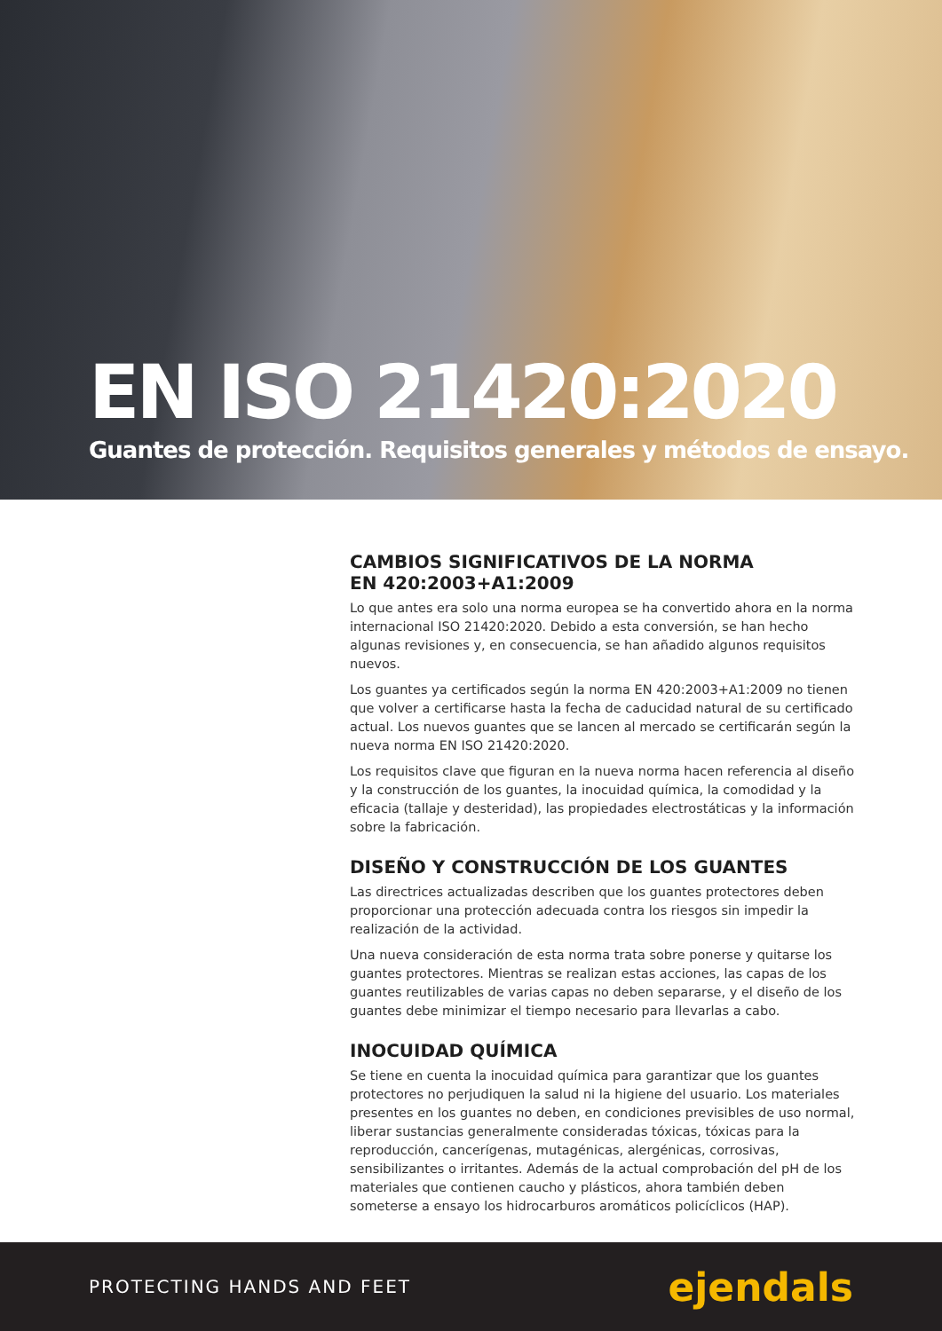EN ISO 21420:2020
Guantes de protección. Requisitos generales y métodos de ensayo.
CAMBIOS SIGNIFICATIVOS DE LA NORMA
EN 420:2003+A1:2009
Lo que antes era solo una norma europea se ha convertido ahora en la norma internacional ISO 21420:2020. Debido a esta conversión, se han hecho algunas revisiones y, en consecuencia, se han añadido algunos requisitos nuevos.
Los guantes ya certificados según la norma EN 420:2003+A1:2009 no tienen que volver a certificarse hasta la fecha de caducidad natural de su certificado actual. Los nuevos guantes que se lancen al mercado se certificarán según la nueva norma EN ISO 21420:2020.
Los requisitos clave que figuran en la nueva norma hacen referencia al diseño y la construcción de los guantes, la inocuidad química, la comodidad y la eficacia (tallaje y desteridad), las propiedades electrostáticas y la información sobre la fabricación.
DISEÑO Y CONSTRUCCIÓN DE LOS GUANTES
Las directrices actualizadas describen que los guantes protectores deben proporcionar una protección adecuada contra los riesgos sin impedir la realización de la actividad.
Una nueva consideración de esta norma trata sobre ponerse y quitarse los guantes protectores. Mientras se realizan estas acciones, las capas de los guantes reutilizables de varias capas no deben separarse, y el diseño de los guantes debe minimizar el tiempo necesario para llevarlas a cabo.
INOCUIDAD QUÍMICA
Se tiene en cuenta la inocuidad química para garantizar que los guantes protectores no perjudiquen la salud ni la higiene del usuario. Los materiales presentes en los guantes no deben, en condiciones previsibles de uso normal, liberar sustancias generalmente consideradas tóxicas, tóxicas para la reproducción, cancerígenas, mutagénicas, alergénicas, corrosivas, sensibilizantes o irritantes. Además de la actual comprobación del pH de los materiales que contienen caucho y plásticos, ahora también deben someterse a ensayo los hidrocarburos aromáticos policíclicos (HAP).
PROTECTING HANDS AND FEET ejendals